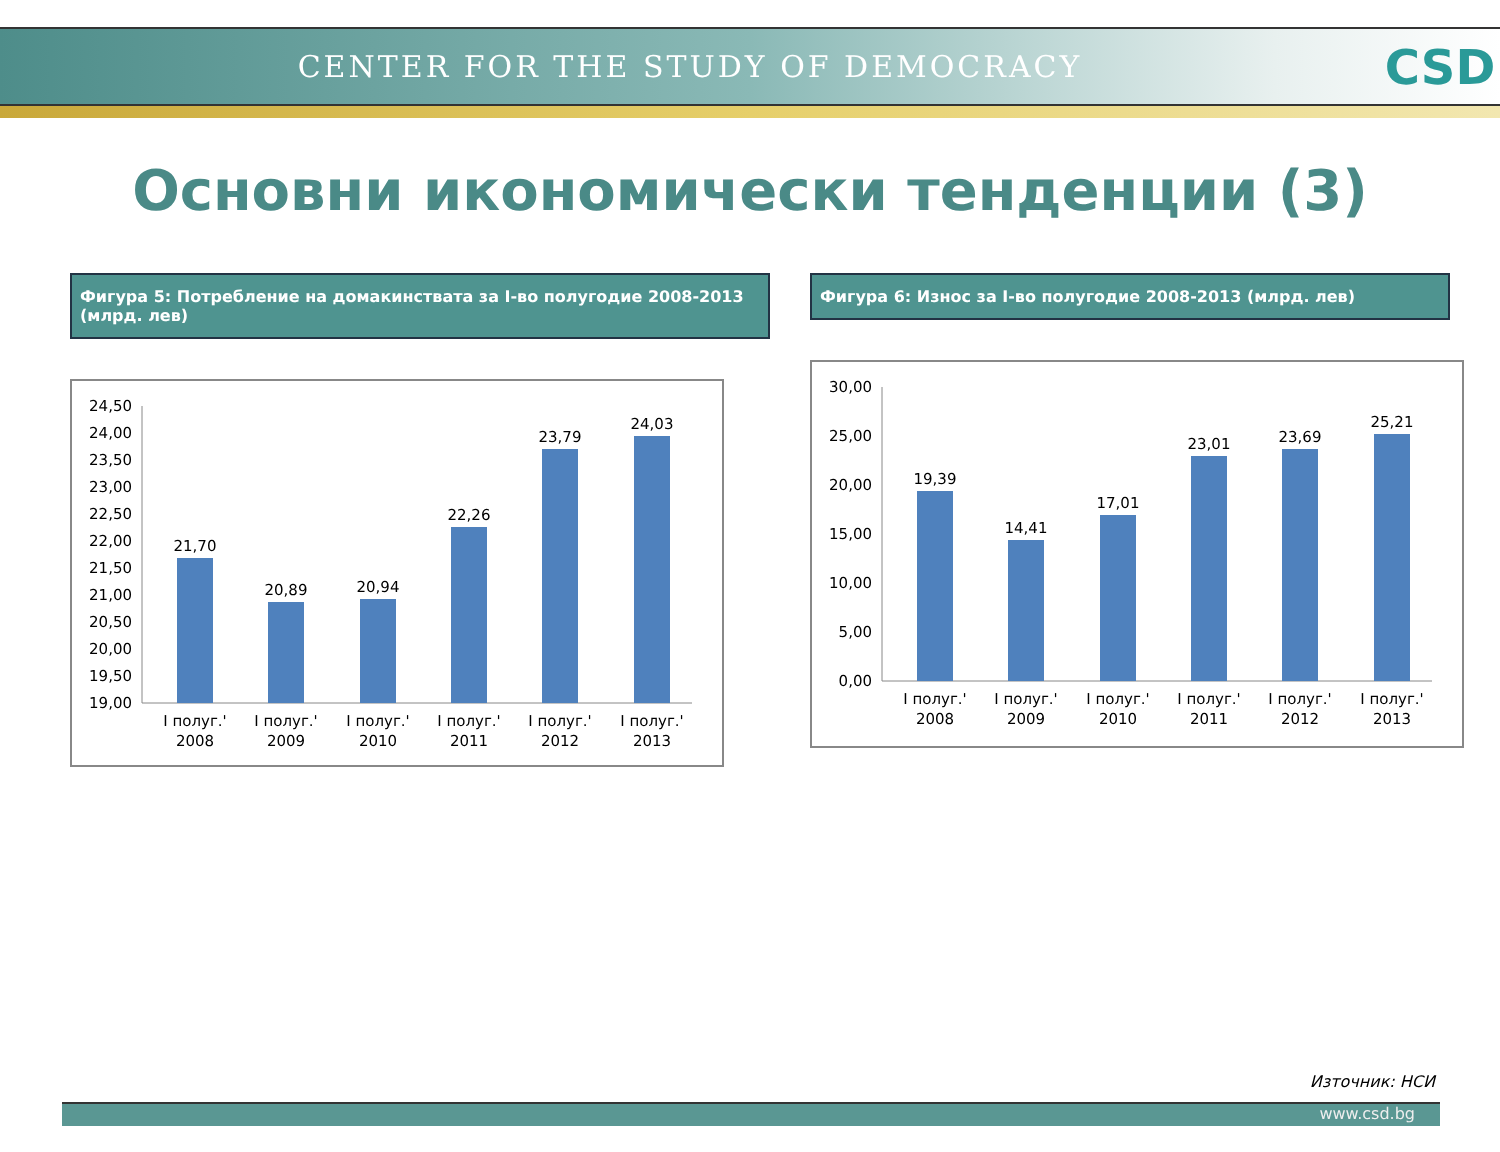CENTER FOR THE STUDY OF DEMOCRACY
CSD
Основни икономически тенденции (3)
Фигура 5: Потребление на домакинствата за I-во полугодие 2008-2013 (млрд. лев)
24,50
24,00
23,50
23,00
22,50
22,00
21,50
21,00
20,50
20,00
19,50
19,00
21,70
20,89
20,94
22,26
23,79
24,03
I полуг.'
2008
I полуг.'
2009
I полуг.'
2010
I полуг.'
2011
I полуг.'
2012
I полуг.'
2013
Фигура 6: Износ за I-во полугодие 2008-2013 (млрд. лев)
30,00
25,00
20,00
15,00
10,00
5,00
0,00
19,39
14,41
17,01
23,01
23,69
25,21
I полуг.'
2008
I полуг.'
2009
I полуг.'
2010
I полуг.'
2011
I полуг.'
2012
I полуг.'
2013
Източник: НСИ
www.csd.bg